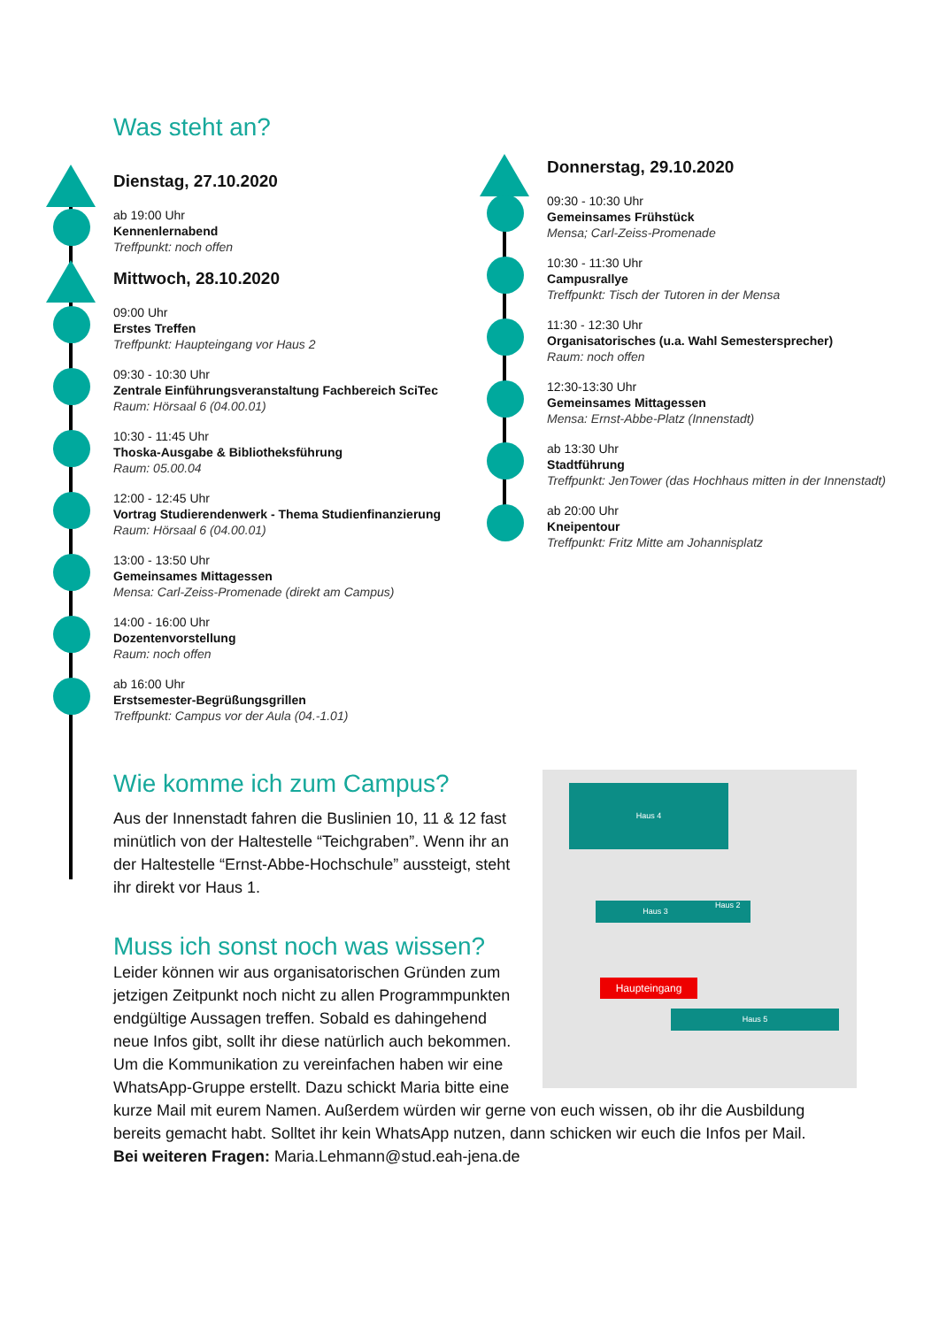Was steht an?
Dienstag, 27.10.2020
ab 19:00 Uhr
Kennenlernabend
Treffpunkt: noch offen
Mittwoch, 28.10.2020
09:00 Uhr
Erstes Treffen
Treffpunkt: Haupteingang vor Haus 2
09:30 - 10:30 Uhr
Zentrale Einführungsveranstaltung Fachbereich SciTec
Raum: Hörsaal 6 (04.00.01)
10:30 - 11:45 Uhr
Thoska-Ausgabe & Bibliotheksführung
Raum: 05.00.04
12:00 - 12:45 Uhr
Vortrag Studierendenwerk - Thema Studienfinanzierung
Raum: Hörsaal 6 (04.00.01)
13:00 - 13:50 Uhr
Gemeinsames Mittagessen
Mensa: Carl-Zeiss-Promenade (direkt am Campus)
14:00 - 16:00 Uhr
Dozentenvorstellung
Raum: noch offen
ab 16:00 Uhr
Erstsemester-Begrüßungsgrillen
Treffpunkt: Campus vor der Aula (04.-1.01)
Donnerstag, 29.10.2020
09:30 - 10:30 Uhr
Gemeinsames Frühstück
Mensa; Carl-Zeiss-Promenade
10:30 - 11:30 Uhr
Campusrallye
Treffpunkt: Tisch der Tutoren in der Mensa
11:30 - 12:30 Uhr
Organisatorisches (u.a. Wahl Semestersprecher)
Raum: noch offen
12:30-13:30 Uhr
Gemeinsames Mittagessen
Mensa: Ernst-Abbe-Platz (Innenstadt)
ab 13:30 Uhr
Stadtführung
Treffpunkt: JenTower (das Hochhaus mitten in der Innenstadt)
ab 20:00 Uhr
Kneipentour
Treffpunkt: Fritz Mitte am Johannisplatz
Haus 4
Haus 3 Haus 2
Haus 5
Haupteingang
Wie komme ich zum Campus?
Aus der Innenstadt fahren die Buslinien 10, 11 & 12 fast minütlich von der Haltestelle “Teichgraben”. Wenn ihr an der Haltestelle “Ernst-Abbe-Hochschule” aussteigt, steht ihr direkt vor Haus 1.
Muss ich sonst noch was wissen?
Leider können wir aus organisatorischen Gründen zum jetzigen Zeitpunkt noch nicht zu allen Programmpunkten endgültige Aussagen treffen. Sobald es dahingehend neue Infos gibt, sollt ihr diese natürlich auch bekommen.
Um die Kommunikation zu vereinfachen haben wir eine WhatsApp-Gruppe erstellt. Dazu schickt Maria bitte eine kurze Mail mit eurem Namen. Außerdem würden wir gerne von euch wissen, ob ihr die Ausbildung bereits gemacht habt. Solltet ihr kein WhatsApp nutzen, dann schicken wir euch die Infos per Mail.
Bei weiteren Fragen: Maria.Lehmann@stud.eah-jena.de